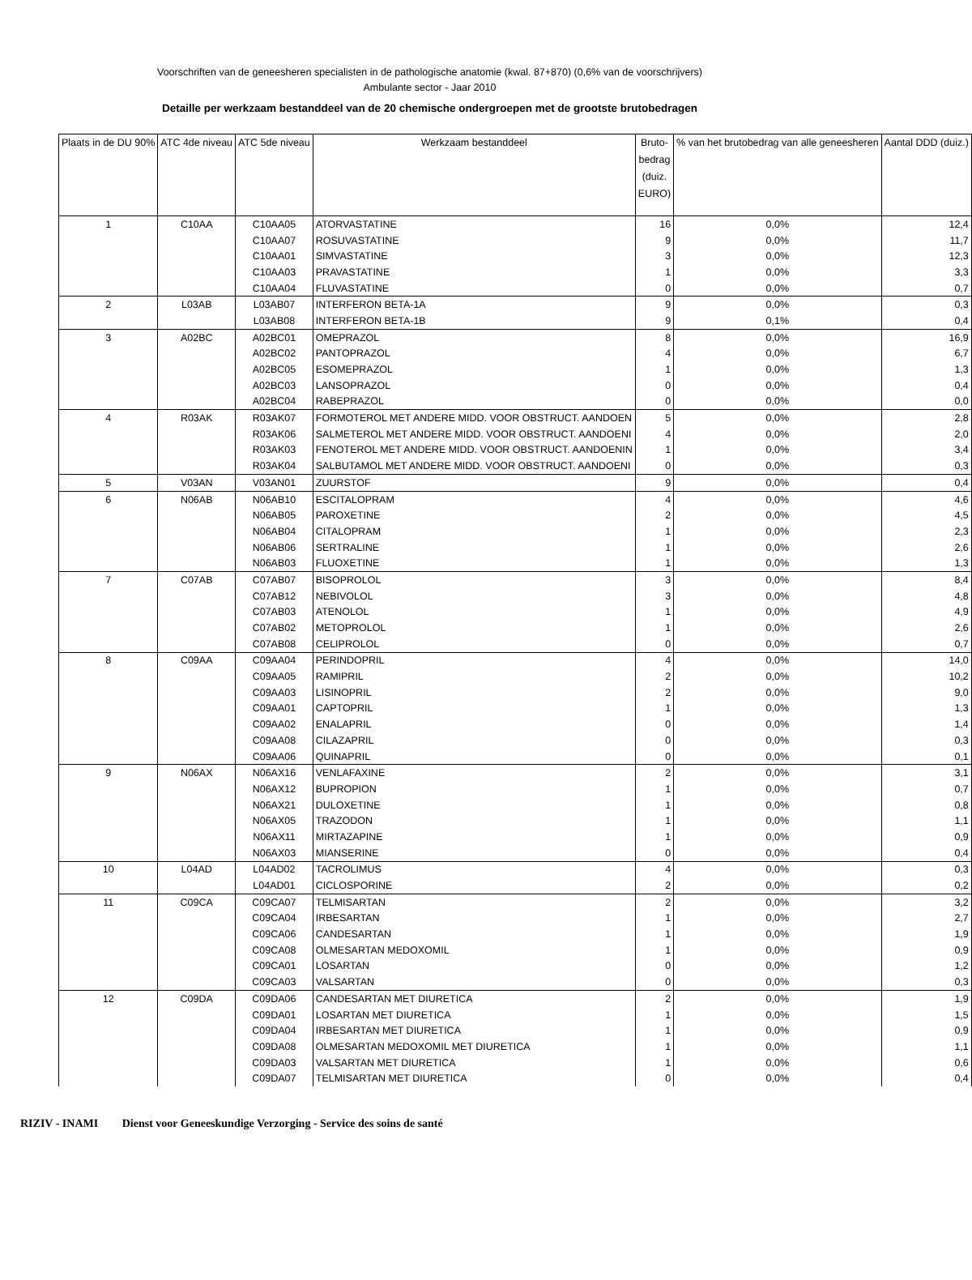Voorschriften van de geneesheren specialisten in de pathologische anatomie (kwal. 87+870) (0,6% van de voorschrijvers)
Ambulante sector - Jaar 2010
Detaille per werkzaam bestanddeel van de 20 chemische ondergroepen met de grootste brutobedragen
| Plaats in de DU 90% | ATC 4de niveau | ATC 5de niveau | Werkzaam bestanddeel | Bruto- bedrag (duiz. EURO) | % van het brutobedrag van alle geneesheren | Aantal DDD (duiz.) |
| --- | --- | --- | --- | --- | --- | --- |
| 1 | C10AA | C10AA05 | ATORVASTATINE | 16 | 0,0% | 12,4 |
| | | C10AA07 | ROSUVASTATINE | 9 | 0,0% | 11,7 |
| | | C10AA01 | SIMVASTATINE | 3 | 0,0% | 12,3 |
| | | C10AA03 | PRAVASTATINE | 1 | 0,0% | 3,3 |
| | | C10AA04 | FLUVASTATINE | 0 | 0,0% | 0,7 |
| 2 | L03AB | L03AB07 | INTERFERON BETA-1A | 9 | 0,0% | 0,3 |
| | | L03AB08 | INTERFERON BETA-1B | 9 | 0,1% | 0,4 |
| 3 | A02BC | A02BC01 | OMEPRAZOL | 8 | 0,0% | 16,9 |
| | | A02BC02 | PANTOPRAZOL | 4 | 0,0% | 6,7 |
| | | A02BC05 | ESOMEPRAZOL | 1 | 0,0% | 1,3 |
| | | A02BC03 | LANSOPRAZOL | 0 | 0,0% | 0,4 |
| | | A02BC04 | RABEPRAZOL | 0 | 0,0% | 0,0 |
| 4 | R03AK | R03AK07 | FORMOTEROL MET ANDERE MIDD. VOOR OBSTRUCT. AANDOEN | 5 | 0,0% | 2,8 |
| | | R03AK06 | SALMETEROL MET ANDERE MIDD. VOOR OBSTRUCT. AANDOENI | 4 | 0,0% | 2,0 |
| | | R03AK03 | FENOTEROL MET ANDERE MIDD. VOOR OBSTRUCT. AANDOENIN | 1 | 0,0% | 3,4 |
| | | R03AK04 | SALBUTAMOL MET ANDERE MIDD. VOOR OBSTRUCT. AANDOENI | 0 | 0,0% | 0,3 |
| 5 | V03AN | V03AN01 | ZUURSTOF | 9 | 0,0% | 0,4 |
| 6 | N06AB | N06AB10 | ESCITALOPRAM | 4 | 0,0% | 4,6 |
| | | N06AB05 | PAROXETINE | 2 | 0,0% | 4,5 |
| | | N06AB04 | CITALOPRAM | 1 | 0,0% | 2,3 |
| | | N06AB06 | SERTRALINE | 1 | 0,0% | 2,6 |
| | | N06AB03 | FLUOXETINE | 1 | 0,0% | 1,3 |
| 7 | C07AB | C07AB07 | BISOPROLOL | 3 | 0,0% | 8,4 |
| | | C07AB12 | NEBIVOLOL | 3 | 0,0% | 4,8 |
| | | C07AB03 | ATENOLOL | 1 | 0,0% | 4,9 |
| | | C07AB02 | METOPROLOL | 1 | 0,0% | 2,6 |
| | | C07AB08 | CELIPROLOL | 0 | 0,0% | 0,7 |
| 8 | C09AA | C09AA04 | PERINDOPRIL | 4 | 0,0% | 14,0 |
| | | C09AA05 | RAMIPRIL | 2 | 0,0% | 10,2 |
| | | C09AA03 | LISINOPRIL | 2 | 0,0% | 9,0 |
| | | C09AA01 | CAPTOPRIL | 1 | 0,0% | 1,3 |
| | | C09AA02 | ENALAPRIL | 0 | 0,0% | 1,4 |
| | | C09AA08 | CILAZAPRIL | 0 | 0,0% | 0,3 |
| | | C09AA06 | QUINAPRIL | 0 | 0,0% | 0,1 |
| 9 | N06AX | N06AX16 | VENLAFAXINE | 2 | 0,0% | 3,1 |
| | | N06AX12 | BUPROPION | 1 | 0,0% | 0,7 |
| | | N06AX21 | DULOXETINE | 1 | 0,0% | 0,8 |
| | | N06AX05 | TRAZODON | 1 | 0,0% | 1,1 |
| | | N06AX11 | MIRTAZAPINE | 1 | 0,0% | 0,9 |
| | | N06AX03 | MIANSERINE | 0 | 0,0% | 0,4 |
| 10 | L04AD | L04AD02 | TACROLIMUS | 4 | 0,0% | 0,3 |
| | | L04AD01 | CICLOSPORINE | 2 | 0,0% | 0,2 |
| 11 | C09CA | C09CA07 | TELMISARTAN | 2 | 0,0% | 3,2 |
| | | C09CA04 | IRBESARTAN | 1 | 0,0% | 2,7 |
| | | C09CA06 | CANDESARTAN | 1 | 0,0% | 1,9 |
| | | C09CA08 | OLMESARTAN MEDOXOMIL | 1 | 0,0% | 0,9 |
| | | C09CA01 | LOSARTAN | 0 | 0,0% | 1,2 |
| | | C09CA03 | VALSARTAN | 0 | 0,0% | 0,3 |
| 12 | C09DA | C09DA06 | CANDESARTAN MET DIURETICA | 2 | 0,0% | 1,9 |
| | | C09DA01 | LOSARTAN MET DIURETICA | 1 | 0,0% | 1,5 |
| | | C09DA04 | IRBESARTAN MET DIURETICA | 1 | 0,0% | 0,9 |
| | | C09DA08 | OLMESARTAN MEDOXOMIL MET DIURETICA | 1 | 0,0% | 1,1 |
| | | C09DA03 | VALSARTAN MET DIURETICA | 1 | 0,0% | 0,6 |
| | | C09DA07 | TELMISARTAN MET DIURETICA | 0 | 0,0% | 0,4 |
RIZIV - INAMI Dienst voor Geneeskundige Verzorging - Service des soins de santé